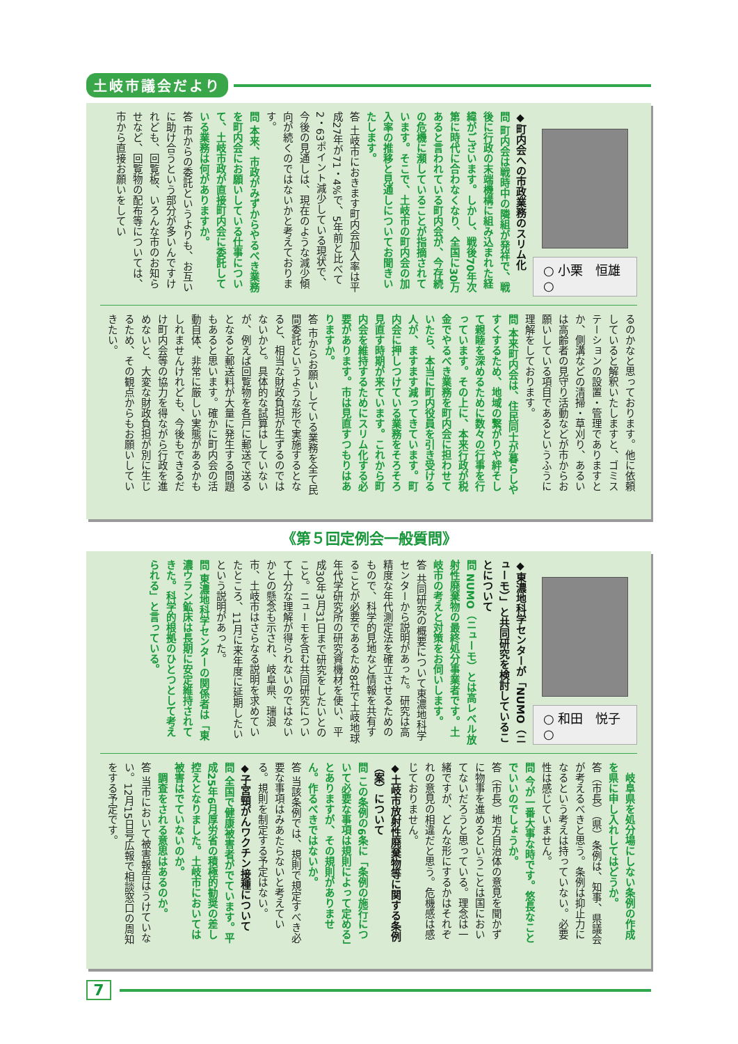土岐市議会だより
○ 小栗　恒雄 ○
◆町内会への市政業務のスリム化
問 町内会は戦時中の隣組が発祥で、戦後に行政の末端機構に組み込まれた経緯がございます。しかし、戦後70年次第に時代に合わなくなり、全国に30万あると言われている町内会が、今存続の危機に瀕していることが指摘されています。そこで、土岐市の町内会の加入率の推移と見通しについてお聞きいたします。
答 土岐市におきます町内会加入率は平成27年が71・4%で、5年前と比べて2・63ポイント減少している現状で、今後の見通しは、現在のような減少傾向が続くのではないかと考えております。
問 本来、市政がみずからやるべき業務を町内会にお願いしている仕事について、土岐市政が直接町内会に委託している業務は何がありますか。
答 市からの委託というよりも、お互いに助け合うという部分が多いんですけれども、回覧板、いろんな市のお知らせなど、回覧物の配布等については、市から直接お願いをしてい
るのかなと思っております。他に依頼していると解釈いたしますと、ゴミステーションの設置・管理でありますとか、側溝などの清掃・草刈り、あるいは高齢者の見守り活動などが市からお願いしている項目であるというふうに理解をしております。
問 本来町内会は、住民同士が暮らしやすくするため、地域の繋がりや絆そして親睦を深めるために数々の行事を行っています。その上に、本来行政が税金でやるべき業務を町内会に担わせていたら、本当に町内役員を引き受ける人が、ますます減ってきています。町内会に押しつけている業務をそろそろ見直す時期が来ています。これから町内会を維持するためにスリム化する必要があります。市は見直すつもりはありますか。
答 市からお願いしている業務を全て民間委託というような形で実施するとなると、相当な財政負担が生ずるのではないかと。具体的な試算はしていないが、例えば回覧物を各戸に郵送で送るとなると郵送料が大量に発生する問題もあると思います。確かに町内会の活動自体、非常に厳しい実態があるかもしれませんけれども、今後もできるだけ町内会等の協力を得ながら行政を進めないと、大変な財政負担が別に生じるため、その観点からもお願いしていきたい。
《第５回定例会一般質問》
○ 和田　悦子 ○
◆東濃地科学センターが「NUMO（ニューモ）」と共同研究を検討していることについて
問 NUMO（ニューモ）とは高レベル放射性廃棄物の最終処分事業者です。土岐市の考えと対策をお伺いします。
答 共同研究の概要について東濃地科学センターから説明があった。研究は高精度な年代測定法を確立させるためのもので、科学的見地など情報を共有することが必要であるため8社で土岐地球年代学研究所の研究資機材を使い、平成30年3月31日まで研究をしたいとのこと。ニューモを含む共同研究について十分な理解が得られないのではないかとの懸念も示され、岐阜県、瑞浪市、土岐市はさらなる説明を求めていたところ、11月に来年度に延期したいという説明があった。
問 東濃地科学センターの関係者は「東濃ウラン鉱床は長期に安定維持されてきた。科学的根拠のひとつとして考えられる」と言っている。
　岐阜県を処分場にしない条例の作成を県に申し入れしてはどうか。
答（市長）（県）条例は、知事、県議会が考えるべきと思う。条例は抑止力になるという考えは持っていない。必要性は感じていません。
問 今が一番大事な時です。悠長なことでいいのでしょうか。
答（市長）地方自治体の意見を聞かずに物事を進めるということは国においてないだろうと思っている。理念は一緒ですが、どんな形にするかはそれぞれの意見の相違だと思う。危機感は感じておりません。
◆土岐市放射性廃棄物等に関する条例（案）について
問 この条例の6条に「条例の施行について必要な事項は規則によって定める」とありますが、その規則がありません。作るべきではないか。
答 当該条例では、規則で規定すべき必要な事項はみあたらないと考えている。規則を制定する予定はない。
◆子宮頸がんワクチン接種について
問 全国で健康被害者がでています。平成25年6月厚労省の積極的勧奨の差し控えとなりました。土岐市においては被害はでていないのか。
　調査をされる意思はあるのか。
答 当市において被害報告はうけていない。12月15日号広報で相談窓口の周知をする予定です。
7